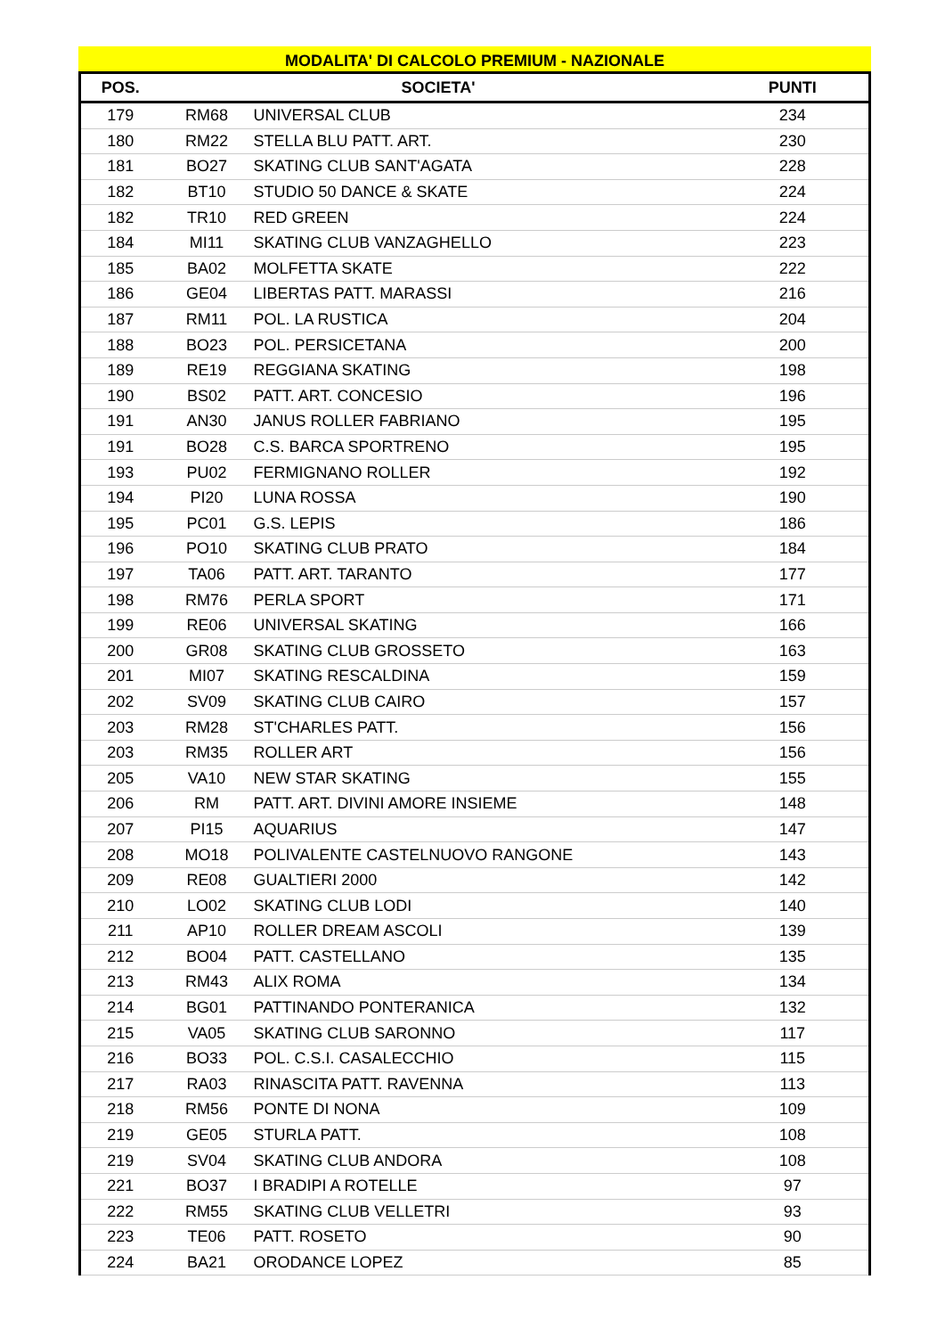MODALITA' DI CALCOLO PREMIUM - NAZIONALE
| POS. | SOCIETA' | | PUNTI |
| --- | --- | --- | --- |
| 179 | RM68 | UNIVERSAL CLUB | 234 |
| 180 | RM22 | STELLA BLU PATT. ART. | 230 |
| 181 | BO27 | SKATING CLUB SANT'AGATA | 228 |
| 182 | BT10 | STUDIO 50 DANCE & SKATE | 224 |
| 182 | TR10 | RED GREEN | 224 |
| 184 | MI11 | SKATING CLUB VANZAGHELLO | 223 |
| 185 | BA02 | MOLFETTA SKATE | 222 |
| 186 | GE04 | LIBERTAS PATT. MARASSI | 216 |
| 187 | RM11 | POL. LA RUSTICA | 204 |
| 188 | BO23 | POL. PERSICETANA | 200 |
| 189 | RE19 | REGGIANA SKATING | 198 |
| 190 | BS02 | PATT. ART. CONCESIO | 196 |
| 191 | AN30 | JANUS ROLLER FABRIANO | 195 |
| 191 | BO28 | C.S. BARCA SPORTRENO | 195 |
| 193 | PU02 | FERMIGNANO ROLLER | 192 |
| 194 | PI20 | LUNA ROSSA | 190 |
| 195 | PC01 | G.S. LEPIS | 186 |
| 196 | PO10 | SKATING CLUB PRATO | 184 |
| 197 | TA06 | PATT. ART. TARANTO | 177 |
| 198 | RM76 | PERLA SPORT | 171 |
| 199 | RE06 | UNIVERSAL SKATING | 166 |
| 200 | GR08 | SKATING CLUB GROSSETO | 163 |
| 201 | MI07 | SKATING RESCALDINA | 159 |
| 202 | SV09 | SKATING CLUB CAIRO | 157 |
| 203 | RM28 | ST'CHARLES PATT. | 156 |
| 203 | RM35 | ROLLER ART | 156 |
| 205 | VA10 | NEW STAR SKATING | 155 |
| 206 | RM | PATT. ART. DIVINI AMORE INSIEME | 148 |
| 207 | PI15 | AQUARIUS | 147 |
| 208 | MO18 | POLIVALENTE CASTELNUOVO RANGONE | 143 |
| 209 | RE08 | GUALTIERI 2000 | 142 |
| 210 | LO02 | SKATING CLUB LODI | 140 |
| 211 | AP10 | ROLLER DREAM ASCOLI | 139 |
| 212 | BO04 | PATT. CASTELLANO | 135 |
| 213 | RM43 | ALIX ROMA | 134 |
| 214 | BG01 | PATTINANDO PONTERANICA | 132 |
| 215 | VA05 | SKATING CLUB SARONNO | 117 |
| 216 | BO33 | POL. C.S.I. CASALECCHIO | 115 |
| 217 | RA03 | RINASCITA PATT. RAVENNA | 113 |
| 218 | RM56 | PONTE DI NONA | 109 |
| 219 | GE05 | STURLA PATT. | 108 |
| 219 | SV04 | SKATING CLUB ANDORA | 108 |
| 221 | BO37 | I BRADIPI A ROTELLE | 97 |
| 222 | RM55 | SKATING CLUB VELLETRI | 93 |
| 223 | TE06 | PATT. ROSETO | 90 |
| 224 | BA21 | ORODANCE LOPEZ | 85 |